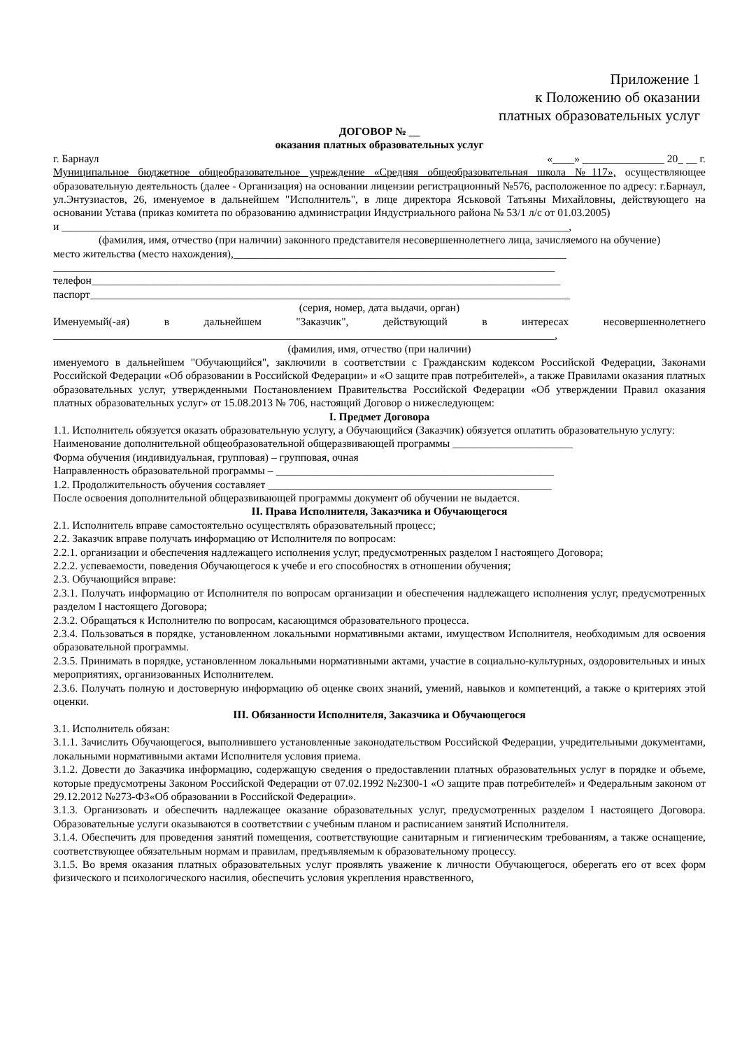Приложение 1
к Положению об оказании
платных образовательных услуг
ДОГОВОР № __
оказания платных образовательных услуг
г. Барнаул «____» _______________ 20_ __ г.
Муниципальное бюджетное общеобразовательное учреждение «Средняя общеобразовательная школа №117», осуществляющее образовательную деятельность (далее - Организация) на основании лицензии регистрационный №576, расположенное по адресу: г.Барнаул, ул.Энтузиастов, 26, именуемое в дальнейшем "Исполнитель", в лице директора Яськовой Татьяны Михайловны, действующего на основании Устава (приказ комитета по образованию администрации Индустриального района № 53/1 л/с от 01.03.2005)
и _____________________________________________________________________________________________,
(фамилия, имя, отчество (при наличии) законного представителя несовершеннолетнего лица, зачисляемого на обучение)
место жительства (место нахождения),_____________________________________________________________
____________________________________________________________________________________________
телефон______________________________________________________________________________________
паспорт________________________________________________________________________________________
(серия, номер, дата выдачи, орган)
Именуемый(-ая) в дальнейшем "Заказчик", действующий в интересах несовершеннолетнего
____________________________________________________________________________________________,
(фамилия, имя, отчество (при наличии)
именуемого в дальнейшем "Обучающийся", заключили в соответствии с Гражданским кодексом Российской Федерации, Законами Российской Федерации «Об образовании в Российской Федерации» и «О защите прав потребителей», а также Правилами оказания платных образовательных услуг, утвержденными Постановлением Правительства Российской Федерации «Об утверждении Правил оказания платных образовательных услуг» от 15.08.2013 № 706, настоящий Договор о нижеследующем:
I. Предмет Договора
1.1. Исполнитель обязуется оказать образовательную услугу, а Обучающийся (Заказчик) обязуется оплатить образовательную услугу:
Наименование дополнительной общеобразовательной общеразвивающей программы ______________________
Форма обучения (индивидуальная, групповая) – групповая, очная
Направленность образовательной программы – ___________________________________________________
1.2. Продолжительность обучения составляет ____________________________________________________
После освоения дополнительной общеразвивающей программы документ об обучении не выдается.
II. Права Исполнителя, Заказчика и Обучающегося
2.1. Исполнитель вправе самостоятельно осуществлять образовательный процесс;
2.2. Заказчик вправе получать информацию от Исполнителя по вопросам:
2.2.1. организации и обеспечения надлежащего исполнения услуг, предусмотренных разделом I настоящего Договора;
2.2.2. успеваемости, поведения Обучающегося к учебе и его способностях в отношении обучения;
2.3. Обучающийся вправе:
2.3.1. Получать информацию от Исполнителя по вопросам организации и обеспечения надлежащего исполнения услуг, предусмотренных разделом I настоящего Договора;
2.3.2. Обращаться к Исполнителю по вопросам, касающимся образовательного процесса.
2.3.4. Пользоваться в порядке, установленном локальными нормативными актами, имуществом Исполнителя, необходимым для освоения образовательной программы.
2.3.5. Принимать в порядке, установленном локальными нормативными актами, участие в социально-культурных, оздоровительных и иных мероприятиях, организованных Исполнителем.
2.3.6. Получать полную и достоверную информацию об оценке своих знаний, умений, навыков и компетенций, а также о критериях этой оценки.
III. Обязанности Исполнителя, Заказчика и Обучающегося
3.1. Исполнитель обязан:
3.1.1. Зачислить Обучающегося, выполнившего установленные законодательством Российской Федерации, учредительными документами, локальными нормативными актами Исполнителя условия приема.
3.1.2. Довести до Заказчика информацию, содержащую сведения о предоставлении платных образовательных услуг в порядке и объеме, которые предусмотрены Законом Российской Федерации от 07.02.1992 №2300-1 «О защите прав потребителей» и Федеральным законом от 29.12.2012 №273-ФЗ«Об образовании в Российской Федерации».
3.1.3. Организовать и обеспечить надлежащее оказание образовательных услуг, предусмотренных разделом I настоящего Договора. Образовательные услуги оказываются в соответствии с учебным планом и расписанием занятий Исполнителя.
3.1.4. Обеспечить для проведения занятий помещения, соответствующие санитарным и гигиеническим требованиям, а также оснащение, соответствующее обязательным нормам и правилам, предъявляемым к образовательному процессу.
3.1.5. Во время оказания платных образовательных услуг проявлять уважение к личности Обучающегося, оберегать его от всех форм физического и психологического насилия, обеспечить условия укрепления нравственного,